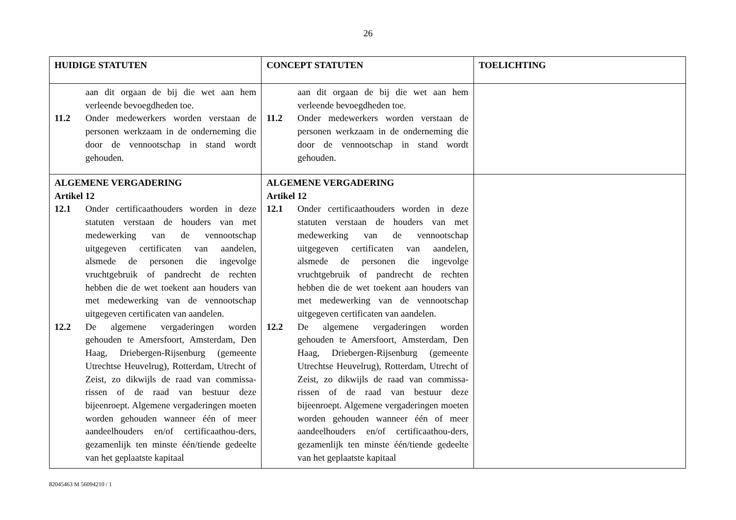26
| HUIDIGE STATUTEN | CONCEPT STATUTEN | TOELICHTING |
| --- | --- | --- |
| aan dit orgaan de bij die wet aan hem verleende bevoegdheden toe. 11.2 Onder medewerkers worden verstaan de personen werkzaam in de onderneming die door de vennootschap in stand wordt gehouden. | aan dit orgaan de bij die wet aan hem verleende bevoegdheden toe. 11.2 Onder medewerkers worden verstaan de personen werkzaam in de onderneming die door de vennootschap in stand wordt gehouden. | |
| ALGEMENE VERGADERING Artikel 12 12.1 Onder certificaathouders worden in deze statuten verstaan de houders van met medewerking van de vennootschap uitgegeven certificaten van aandelen, alsmede de personen die ingevolge vruchtgebruik of pandrecht de rechten hebben die de wet toekent aan houders van met medewerking van de vennootschap uitgegeven certificaten van aandelen. 12.2 De algemene vergaderingen worden gehouden te Amersfoort, Amsterdam, Den Haag, Driebergen-Rijsenburg (gemeente Utrechtse Heuvelrug), Rotterdam, Utrecht of Zeist, zo dikwijls de raad van commissa-rissen of de raad van bestuur deze bijeenroept. Algemene vergaderingen moeten worden gehouden wanneer één of meer aandeelhouders en/of certificaathou-ders, gezamenlijk ten minste één/tiende gedeelte van het geplaatste kapitaal | ALGEMENE VERGADERING Artikel 12 12.1 Onder certificaathouders worden in deze statuten verstaan de houders van met medewerking van de vennootschap uitgegeven certificaten van aandelen, alsmede de personen die ingevolge vruchtgebruik of pandrecht de rechten hebben die de wet toekent aan houders van met medewerking van de vennootschap uitgegeven certificaten van aandelen. 12.2 De algemene vergaderingen worden gehouden te Amersfoort, Amsterdam, Den Haag, Driebergen-Rijsenburg (gemeente Utrechtse Heuvelrug), Rotterdam, Utrecht of Zeist, zo dikwijls de raad van commissa-rissen of de raad van bestuur deze bijeenroept. Algemene vergaderingen moeten worden gehouden wanneer één of meer aandeelhouders en/of certificaathou-ders, gezamenlijk ten minste één/tiende gedeelte van het geplaatste kapitaal | |
82045463 M 56094210 / 1